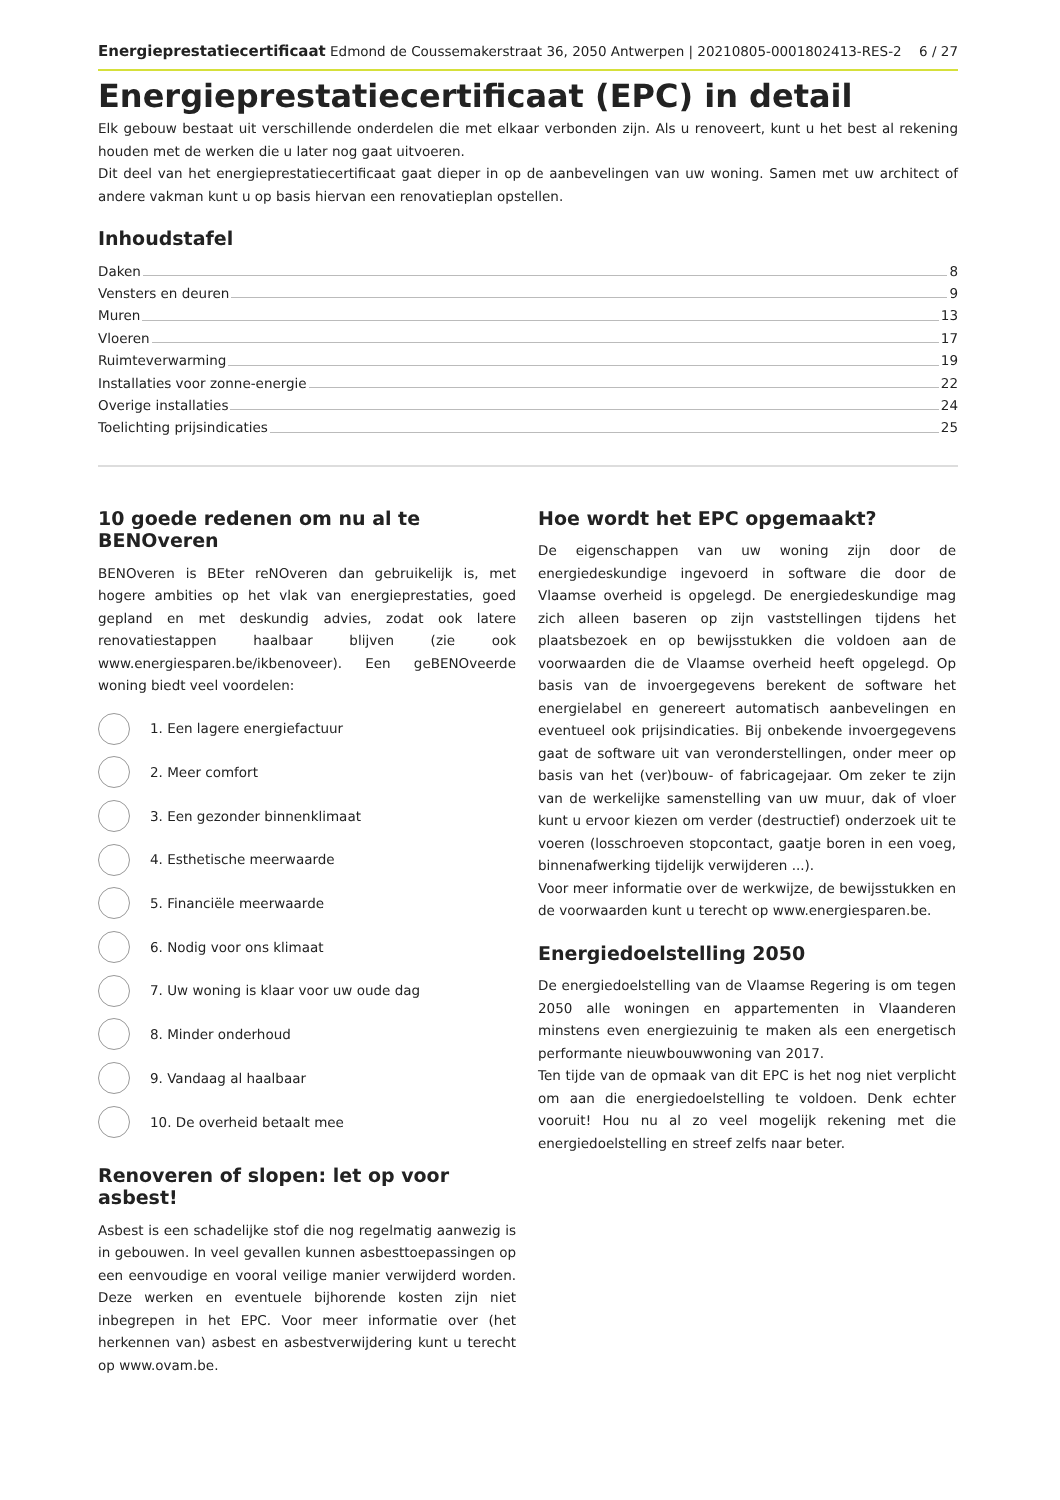Energieprestatiecertificaat Edmond de Coussemakerstraat 36, 2050 Antwerpen | 20210805-0001802413-RES-2 6 / 27
Energieprestatiecertificaat (EPC) in detail
Elk gebouw bestaat uit verschillende onderdelen die met elkaar verbonden zijn. Als u renoveert, kunt u het best al rekening houden met de werken die u later nog gaat uitvoeren.
Dit deel van het energieprestatiecertificaat gaat dieper in op de aanbevelingen van uw woning. Samen met uw architect of andere vakman kunt u op basis hiervan een renovatieplan opstellen.
Inhoudstafel
Daken 8
Vensters en deuren 9
Muren 13
Vloeren 17
Ruimteverwarming 19
Installaties voor zonne-energie 22
Overige installaties 24
Toelichting prijsindicaties 25
10 goede redenen om nu al te BENOveren
BENOveren is BEter reNOveren dan gebruikelijk is, met hogere ambities op het vlak van energieprestaties, goed gepland en met deskundig advies, zodat ook latere renovatiestappen haalbaar blijven (zie ook www.energiesparen.be/ikbenoveer). Een geBENOveerde woning biedt veel voordelen:
1. Een lagere energiefactuur
2. Meer comfort
3. Een gezonder binnenklimaat
4. Esthetische meerwaarde
5. Financiële meerwaarde
6. Nodig voor ons klimaat
7. Uw woning is klaar voor uw oude dag
8. Minder onderhoud
9. Vandaag al haalbaar
10. De overheid betaalt mee
Renoveren of slopen: let op voor asbest!
Asbest is een schadelijke stof die nog regelmatig aanwezig is in gebouwen. In veel gevallen kunnen asbesttoepassingen op een eenvoudige en vooral veilige manier verwijderd worden. Deze werken en eventuele bijhorende kosten zijn niet inbegrepen in het EPC. Voor meer informatie over (het herkennen van) asbest en asbestverwijdering kunt u terecht op www.ovam.be.
Hoe wordt het EPC opgemaakt?
De eigenschappen van uw woning zijn door de energiedeskundige ingevoerd in software die door de Vlaamse overheid is opgelegd. De energiedeskundige mag zich alleen baseren op zijn vaststellingen tijdens het plaatsbezoek en op bewijsstukken die voldoen aan de voorwaarden die de Vlaamse overheid heeft opgelegd. Op basis van de invoergegevens berekent de software het energielabel en genereert automatisch aanbevelingen en eventueel ook prijsindicaties. Bij onbekende invoergegevens gaat de software uit van veronderstellingen, onder meer op basis van het (ver)bouw- of fabricagejaar. Om zeker te zijn van de werkelijke samenstelling van uw muur, dak of vloer kunt u ervoor kiezen om verder (destructief) onderzoek uit te voeren (losschroeven stopcontact, gaatje boren in een voeg, binnenafwerking tijdelijk verwijderen ...).
Voor meer informatie over de werkwijze, de bewijsstukken en de voorwaarden kunt u terecht op www.energiesparen.be.
Energiedoelstelling 2050
De energiedoelstelling van de Vlaamse Regering is om tegen 2050 alle woningen en appartementen in Vlaanderen minstens even energiezuinig te maken als een energetisch performante nieuwbouwwoning van 2017.
Ten tijde van de opmaak van dit EPC is het nog niet verplicht om aan die energiedoelstelling te voldoen. Denk echter vooruit! Hou nu al zo veel mogelijk rekening met die energiedoelstelling en streef zelfs naar beter.